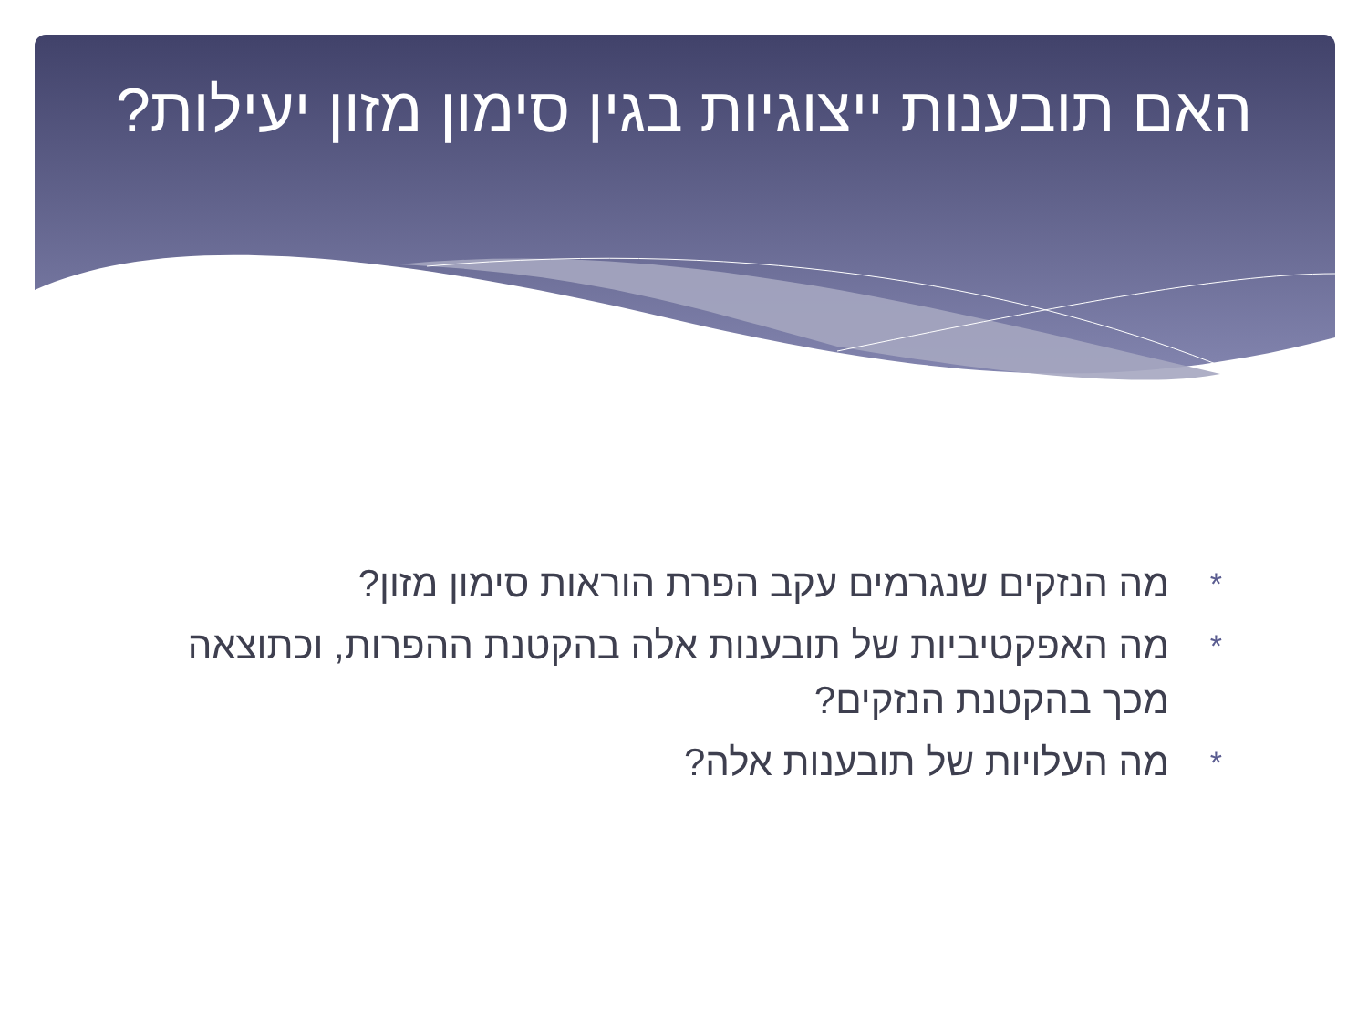האם תובענות ייצוגיות בגין סימון מזון יעילות?
* מה הנזקים שנגרמים עקב הפרת הוראות סימון מזון?
* מה האפקטיביות של תובענות אלה בהקטנת ההפרות, וכתוצאה מכך בהקטנת הנזקים?
* מה העלויות של תובענות אלה?